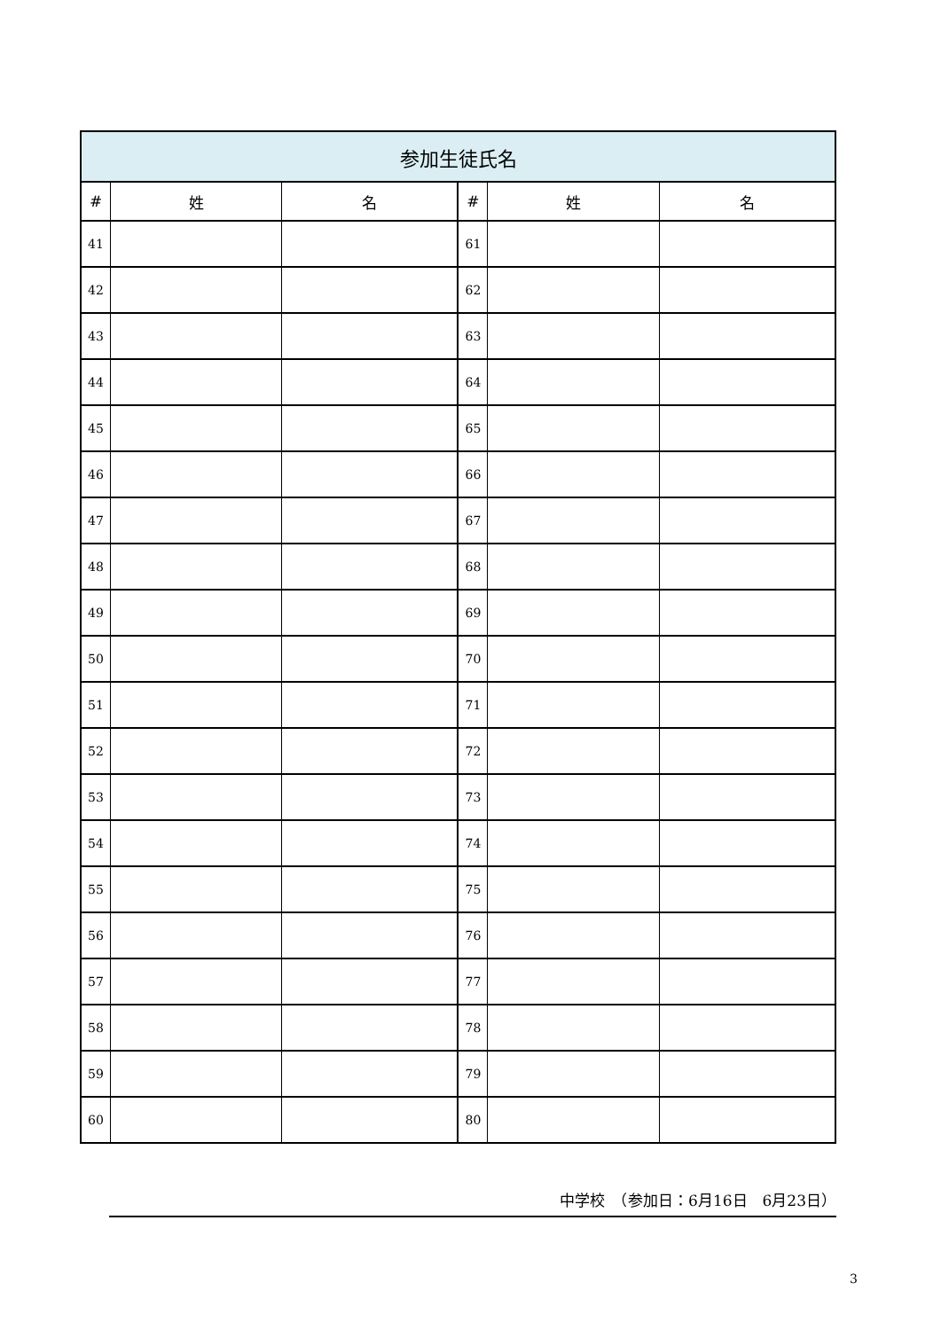| 参加生徒氏名 | | | | | |
| --- | --- | --- | --- | --- | --- |
| # | 姓 | 名 | # | 姓 | 名 |
| 41 | | | 61 | | |
| 42 | | | 62 | | |
| 43 | | | 63 | | |
| 44 | | | 64 | | |
| 45 | | | 65 | | |
| 46 | | | 66 | | |
| 47 | | | 67 | | |
| 48 | | | 68 | | |
| 49 | | | 69 | | |
| 50 | | | 70 | | |
| 51 | | | 71 | | |
| 52 | | | 72 | | |
| 53 | | | 73 | | |
| 54 | | | 74 | | |
| 55 | | | 75 | | |
| 56 | | | 76 | | |
| 57 | | | 77 | | |
| 58 | | | 78 | | |
| 59 | | | 79 | | |
| 60 | | | 80 | | |
中学校　（参加日：6月16日　6月23日）
3